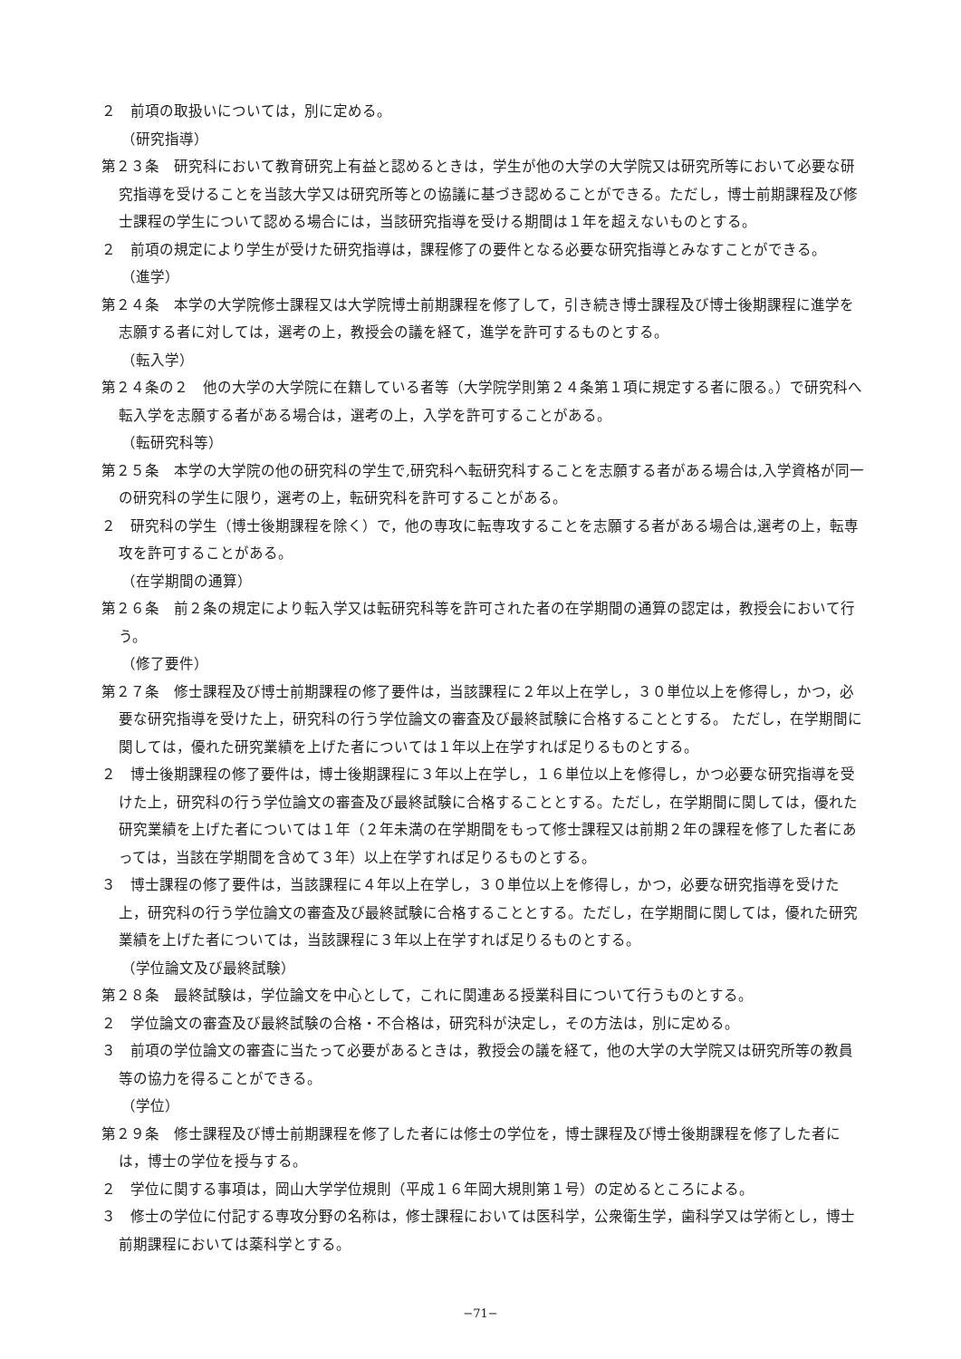２　前項の取扱いについては，別に定める。
（研究指導）
第２３条　研究科において教育研究上有益と認めるときは，学生が他の大学の大学院又は研究所等において必要な研究指導を受けることを当該大学又は研究所等との協議に基づき認めることができる。ただし，博士前期課程及び修士課程の学生について認める場合には，当該研究指導を受ける期間は１年を超えないものとする。
２　前項の規定により学生が受けた研究指導は，課程修了の要件となる必要な研究指導とみなすことができる。
（進学）
第２４条　本学の大学院修士課程又は大学院博士前期課程を修了して，引き続き博士課程及び博士後期課程に進学を志願する者に対しては，選考の上，教授会の議を経て，進学を許可するものとする。
（転入学）
第２４条の２　他の大学の大学院に在籍している者等（大学院学則第２４条第１項に規定する者に限る。）で研究科へ転入学を志願する者がある場合は，選考の上，入学を許可することがある。
（転研究科等）
第２５条　本学の大学院の他の研究科の学生で,研究科へ転研究科することを志願する者がある場合は,入学資格が同一の研究科の学生に限り，選考の上，転研究科を許可することがある。
２　研究科の学生（博士後期課程を除く）で，他の専攻に転専攻することを志願する者がある場合は,選考の上，転専攻を許可することがある。
（在学期間の通算）
第２６条　前２条の規定により転入学又は転研究科等を許可された者の在学期間の通算の認定は，教授会において行う。
（修了要件）
第２７条　修士課程及び博士前期課程の修了要件は，当該課程に２年以上在学し，３０単位以上を修得し，かつ，必要な研究指導を受けた上，研究科の行う学位論文の審査及び最終試験に合格することとする。 ただし，在学期間に関しては，優れた研究業績を上げた者については１年以上在学すれば足りるものとする。
２　博士後期課程の修了要件は，博士後期課程に３年以上在学し，１６単位以上を修得し，かつ必要な研究指導を受けた上，研究科の行う学位論文の審査及び最終試験に合格することとする。ただし，在学期間に関しては，優れた研究業績を上げた者については１年（２年未満の在学期間をもって修士課程又は前期２年の課程を修了した者にあっては，当該在学期間を含めて３年）以上在学すれば足りるものとする。
３　博士課程の修了要件は，当該課程に４年以上在学し，３０単位以上を修得し，かつ，必要な研究指導を受けた上，研究科の行う学位論文の審査及び最終試験に合格することとする。ただし，在学期間に関しては，優れた研究業績を上げた者については，当該課程に３年以上在学すれば足りるものとする。
（学位論文及び最終試験）
第２８条　最終試験は，学位論文を中心として，これに関連ある授業科目について行うものとする。
２　学位論文の審査及び最終試験の合格・不合格は，研究科が決定し，その方法は，別に定める。
３　前項の学位論文の審査に当たって必要があるときは，教授会の議を経て，他の大学の大学院又は研究所等の教員等の協力を得ることができる。
（学位）
第２９条　修士課程及び博士前期課程を修了した者には修士の学位を，博士課程及び博士後期課程を修了した者には，博士の学位を授与する。
２　学位に関する事項は，岡山大学学位規則（平成１６年岡大規則第１号）の定めるところによる。
３　修士の学位に付記する専攻分野の名称は，修士課程においては医科学，公衆衛生学，歯科学又は学術とし，博士前期課程においては薬科学とする。
−71−